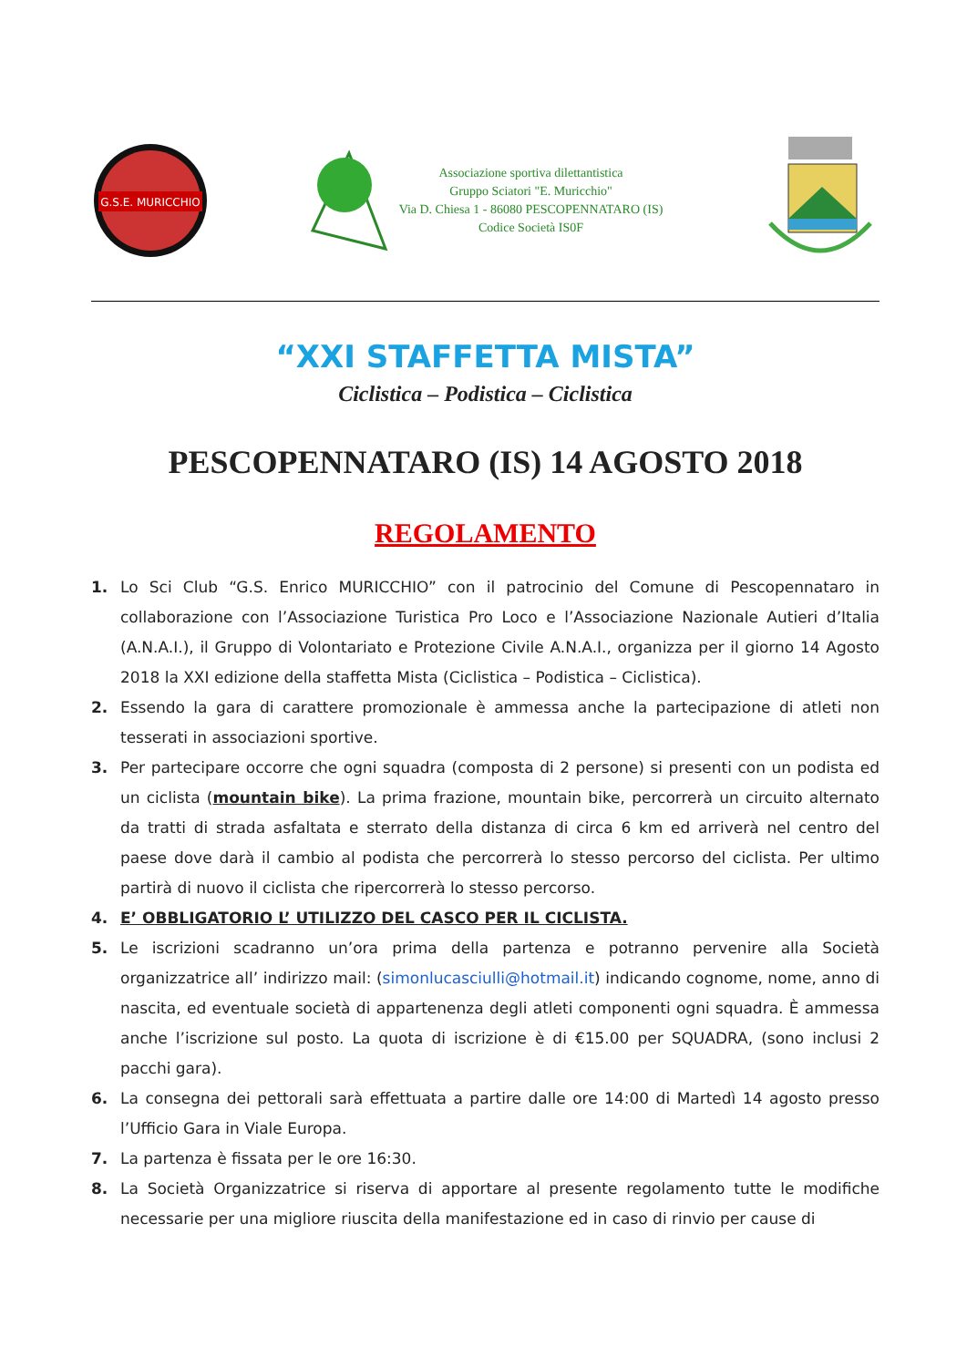G.S.E. MURICCHIO
Associazione sportiva dilettantistica
Gruppo Sciatori "E. Muricchio"
Via D. Chiesa 1 - 86080 PESCOPENNATARO (IS)
Codice Società IS0F
“XXI STAFFETTA MISTA”
Ciclistica – Podistica – Ciclistica
PESCOPENNATARO (IS) 14 AGOSTO 2018
REGOLAMENTO
1. Lo Sci Club “G.S. Enrico MURICCHIO” con il patrocinio del Comune di Pescopennataro in collaborazione con l’Associazione Turistica Pro Loco e l’Associazione Nazionale Autieri d’Italia (A.N.A.I.), il Gruppo di Volontariato e Protezione Civile A.N.A.I., organizza per il giorno 14 Agosto 2018 la XXI edizione della staffetta Mista (Ciclistica – Podistica – Ciclistica).
2. Essendo la gara di carattere promozionale è ammessa anche la partecipazione di atleti non tesserati in associazioni sportive.
3. Per partecipare occorre che ogni squadra (composta di 2 persone) si presenti con un podista ed un ciclista (mountain bike). La prima frazione, mountain bike, percorrerà un circuito alternato da tratti di strada asfaltata e sterrato della distanza di circa 6 km ed arriverà nel centro del paese dove darà il cambio al podista che percorrerà lo stesso percorso del ciclista. Per ultimo partirà di nuovo il ciclista che ripercorrerà lo stesso percorso.
4. E’ OBBLIGATORIO L’ UTILIZZO DEL CASCO PER IL CICLISTA.
5. Le iscrizioni scadranno un’ora prima della partenza e potranno pervenire alla Società organizzatrice all’ indirizzo mail: (simonlucasciulli@hotmail.it) indicando cognome, nome, anno di nascita, ed eventuale società di appartenenza degli atleti componenti ogni squadra. È ammessa anche l’iscrizione sul posto. La quota di iscrizione è di €15.00 per SQUADRA, (sono inclusi 2 pacchi gara).
6. La consegna dei pettorali sarà effettuata a partire dalle ore 14:00 di Martedì 14 agosto presso l’Ufficio Gara in Viale Europa.
7. La partenza è fissata per le ore 16:30.
8. La Società Organizzatrice si riserva di apportare al presente regolamento tutte le modifiche necessarie per una migliore riuscita della manifestazione ed in caso di rinvio per cause di